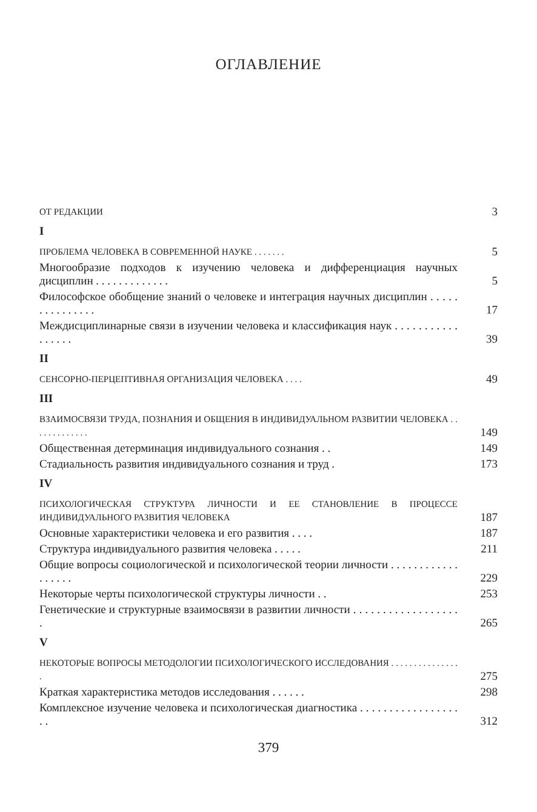ОГЛАВЛЕНИЕ
ОТ РЕДАКЦИИ 3
I
ПРОБЛЕМА ЧЕЛОВЕКА В СОВРЕМЕННОЙ НАУКЕ . . . . . . . 5
Многообразие подходов к изучению человека и дифференциация научных дисциплин . . . . . . . . . . . . . 5
Философское обобщение знаний о человеке и интеграция научных дисциплин . . . . . . . . . . . . . . . 17
Междисциплинарные связи в изучении человека и классификация наук . . . . . . . . . . . . . . . . . 39
II
СЕНСОРНО-ПЕРЦЕПТИВНАЯ ОРГАНИЗАЦИЯ ЧЕЛОВЕКА . . . . 49
III
ВЗАИМОСВЯЗИ ТРУДА, ПОЗНАНИЯ И ОБЩЕНИЯ В ИНДИВИДУАЛЬНОМ РАЗВИТИИ ЧЕЛОВЕКА . . . . . . . . . . . . . 149
Общественная детерминация индивидуального сознания . . 149
Стадиальность развития индивидуального сознания и труд . 173
IV
ПСИХОЛОГИЧЕСКАЯ СТРУКТУРА ЛИЧНОСТИ И ЕЕ СТАНОВЛЕНИЕ В ПРОЦЕССЕ ИНДИВИДУАЛЬНОГО РАЗВИТИЯ ЧЕЛОВЕКА 187
Основные характеристики человека и его развития . . . . 187
Структура индивидуального развития человека . . . . . 211
Общие вопросы социологической и психологической теории личности . . . . . . . . . . . . . . . . . . 229
Некоторые черты психологической структуры личности . . 253
Генетические и структурные взаимосвязи в развитии личности . . . . . . . . . . . . . . . . . . . 265
V
НЕКОТОРЫЕ ВОПРОСЫ МЕТОДОЛОГИИ ПСИХОЛОГИЧЕСКОГО ИССЛЕДОВАНИЯ . . . . . . . . . . . . . . . . 275
Краткая характеристика методов исследования . . . . . . 298
Комплексное изучение человека и психологическая диагностика . . . . . . . . . . . . . . . . . . . 312
379